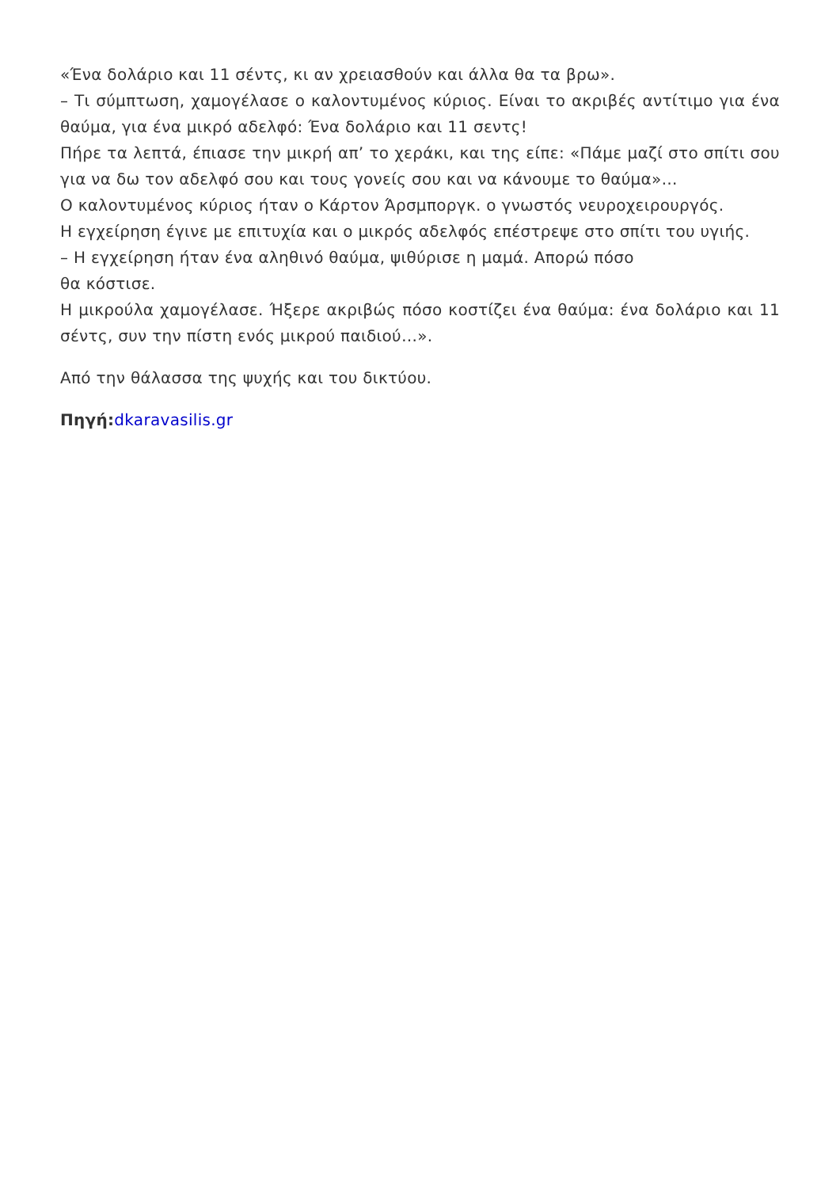«Ένα δολάριο και 11 σέντς, κι αν χρειασθούν και άλλα θα τα βρω».
– Τι σύμπτωση, χαμογέλασε ο καλοντυμένος κύριος. Είναι το ακριβές αντίτιμο για ένα θαύμα, για ένα μικρό αδελφό: Ένα δολάριο και 11 σεντς!
Πήρε τα λεπτά, έπιασε την μικρή απ’ το χεράκι, και της είπε: «Πάμε μαζί στο σπίτι σου για να δω τον αδελφό σου και τους γονείς σου και να κάνουμε το θαύμα»…
Ο καλοντυμένος κύριος ήταν ο Κάρτον Άρσμποργκ. ο γνωστός νευροχειρουργός.
Η εγχείρηση έγινε με επιτυχία και ο μικρός αδελφός επέστρεψε στο σπίτι του υγιής.
– Η εγχείρηση ήταν ένα αληθινό θαύμα, ψιθύρισε η μαμά. Απορώ πόσο
θα κόστισε.
Η μικρούλα χαμογέλασε. Ήξερε ακριβώς πόσο κοστίζει ένα θαύμα: ένα δολάριο και 11 σέντς, συν την πίστη ενός μικρού παιδιού…».
Από την θάλασσα της ψυχής και του δικτύου.
Πηγή: dkaravasilis.gr